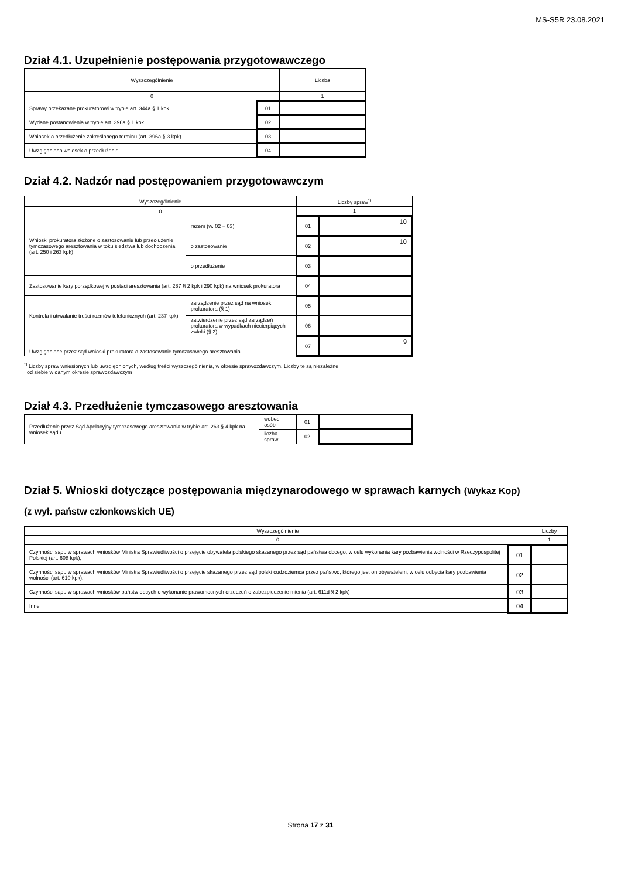MS-S5R 23.08.2021
Dział 4.1. Uzupełnienie postępowania przygotowawczego
| Wyszczególnienie | | Liczba |
| --- | --- | --- |
| 0 | | 1 |
| Sprawy przekazane prokuratorowi w trybie art. 344a § 1 kpk | 01 | |
| Wydane postanowienia w trybie art. 396a § 1 kpk | 02 | |
| Wniosek o przedłużenie zakreślonego terminu (art. 396a § 3 kpk) | 03 | |
| Uwzględniono wniosek o przedłużenie | 04 | |
Dział 4.2. Nadzór nad postępowaniem przygotowawczym
| Wyszczególnienie | | | Liczby spraw<sup>*)</sup> | |
| --- | --- | --- | --- | --- |
| 0 | | | 1 | |
| Wnioski prokuratora złożone o zastosowanie lub przedłużenie tymczasowego aresztowania w toku śledztwa lub dochodzenia (art. 250 i 263 kpk) | | razem (w. 02 + 03) | 01 | 10 |
| | | o zastosowanie | 02 | 10 |
| | | o przedłużenie | 03 | |
| Zastosowanie kary porządkowej w postaci aresztowania (art. 287 § 2 kpk i 290 kpk) na wniosek prokuratora | | | 04 | |
| Kontrola i utrwalanie treści rozmów telefonicznych (art. 237 kpk) | zarządzenie przez sąd na wniosek prokuratora (§ 1) | | 05 | |
| | zatwierdzenie przez sąd zarządzeń prokuratora w wypadkach niecierpiących zwłoki (§ 2) | | 06 | |
| Uwzględnione przez sąd wnioski prokuratora o zastosowanie tymczasowego aresztowania | | | 07 | 9 |
<sup>*)</sup> Liczby spraw wniesionych lub uwzględnionych, według treści wyszczególnienia, w okresie sprawozdawczym. Liczby te są niezależne
od siebie w danym okresie sprawozdawczym
Dział 4.3. Przedłużenie tymczasowego aresztowania
| Przedłużenie przez Sąd Apelacyjny tymczasowego aresztowania w trybie art. 263 § 4 kpk na wniosek sądu | wobec osób | 01 | |
| | liczba spraw | 02 | |
Dział 5. Wnioski dotyczące postępowania międzynarodowego w sprawach karnych (Wykaz Kop)
(z wył. państw członkowskich UE)
| Wyszczególnienie | | Liczby |
| --- | --- | --- |
| 0 | | 1 |
| Czynności sądu w sprawach wniosków Ministra Sprawiedliwości o przejęcie obywatela polskiego skazanego przez sąd państwa obcego, w celu wykonania kary pozbawienia wolności w Rzeczypospolitej Polskiej (art. 608 kpk), | 01 | |
| Czynności sądu w sprawach wniosków Ministra Sprawiedliwości o przejęcie skazanego przez sąd polski cudzoziemca przez państwo, którego jest on obywatelem, w celu odbycia kary pozbawienia wolności (art. 610 kpk). | 02 | |
| Czynności sądu w sprawach wniosków państw obcych o wykonanie prawomocnych orzeczeń o zabezpieczenie mienia (art. 611d § 2 kpk) | 03 | |
| Inne | 04 | |
Strona 17 z 31